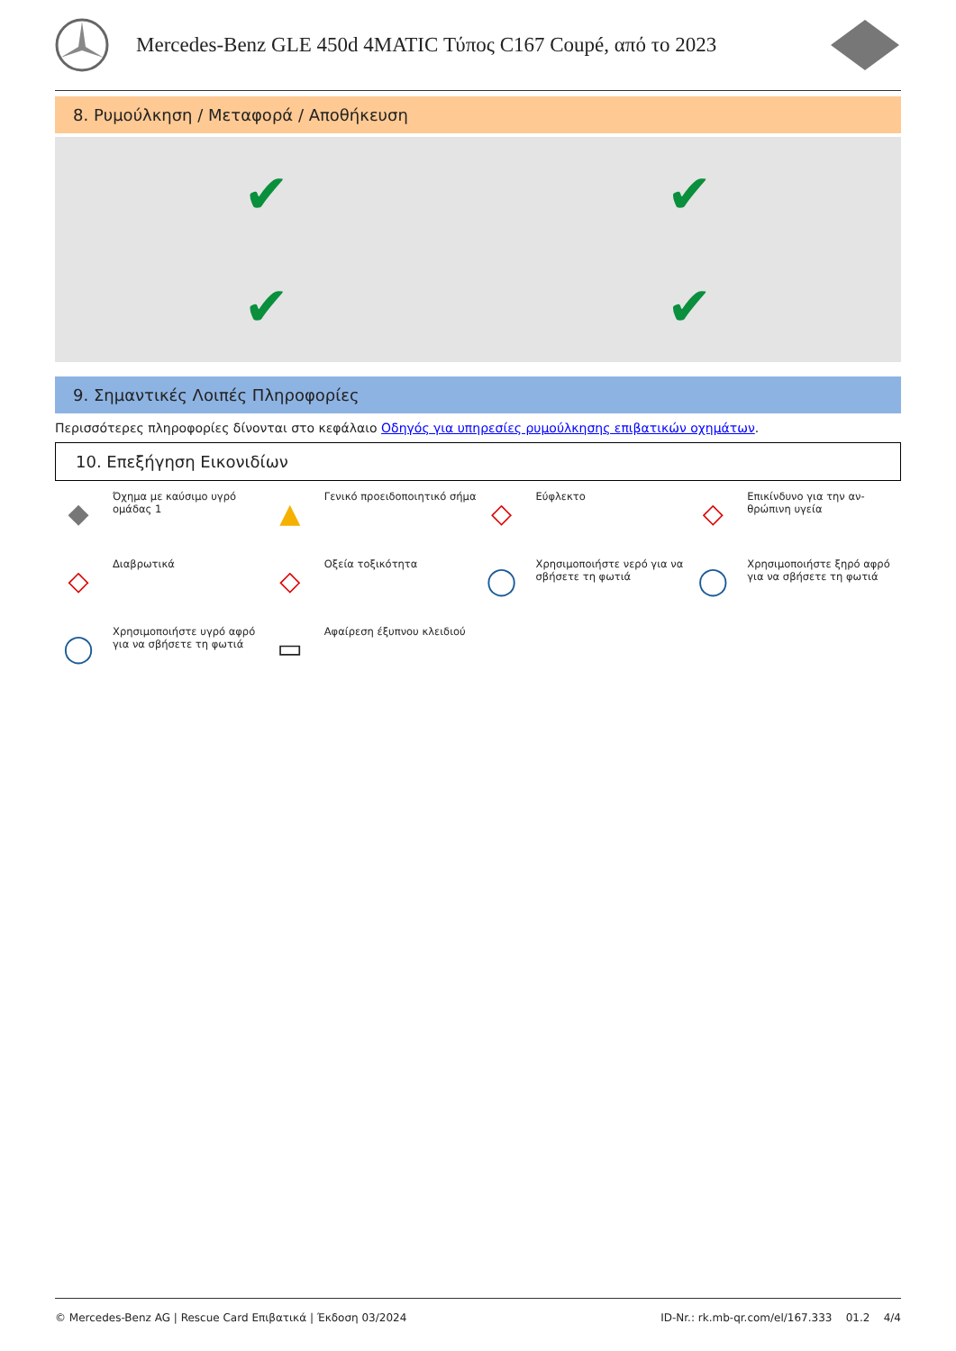Mercedes-Benz GLE 450d 4MATIC Τύπος C167 Coupé, από το 2023
8. Ρυμούλκηση / Μεταφορά / Αποθήκευση
✔
✔
✔
✔
9. Σημαντικές Λοιπές Πληροφορίες
Περισσότερες πληροφορίες δίνονται στο κεφάλαιο Οδηγός για υπηρεσίες ρυμούλκησης επιβατικών οχημάτων.
10. Επεξήγηση Εικονιδίων
◆ Όχημα με καύσιμο υγρό ομάδας 1
▲ Γενικό προειδοποιητικό σήμα
◇ Εύφλεκτο
◇ Επικίνδυνο για την αν-θρώπινη υγεία
◇ Διαβρωτικά
◇ Οξεία τοξικότητα
◯ Χρησιμοποιήστε νερό για να σβήσετε τη φωτιά
◯ Χρησιμοποιήστε ξηρό αφρό για να σβήσετε τη φωτιά
◯ Χρησιμοποιήστε υγρό αφρό για να σβήσετε τη φωτιά
▭ Αφαίρεση έξυπνου κλειδιού
© Mercedes-Benz AG | Rescue Card Επιβατικά | Έκδοση 03/2024 ID-Nr.: rk.mb-qr.com/el/167.333 01.2 4/4